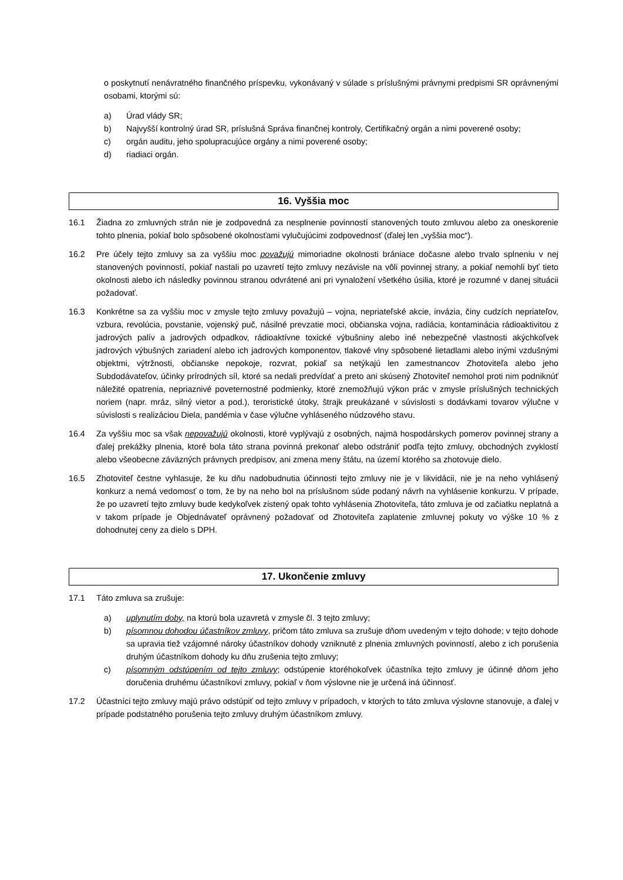o poskytnutí nenávratného finančného príspevku, vykonávaný v súlade s príslušnými právnymi predpismi SR oprávnenými osobami, ktorými sú:
a) Úrad vlády SR;
b) Najvyšší kontrolný úrad SR, príslušná Správa finančnej kontroly, Certifikačný orgán a nimi poverené osoby;
c) orgán auditu, jeho spolupracujúce orgány a nimi poverené osoby;
d) riadiaci orgán.
16. Vyššia moc
16.1 Žiadna zo zmluvných strán nie je zodpovedná za nesplnenie povinností stanovených touto zmluvou alebo za oneskorenie tohto plnenia, pokiaľ bolo spôsobené okolnosťami vylučujúcimi zodpovednosť (ďalej len „vyššia moc“).
16.2 Pre účely tejto zmluvy sa za vyššiu moc považujú mimoriadne okolnosti brániace dočasne alebo trvalo splneniu v nej stanovených povinností, pokiaľ nastali po uzavretí tejto zmluvy nezávisle na vôli povinnej strany, a pokiaľ nemohli byť tieto okolnosti alebo ich následky povinnou stranou odvrátené ani pri vynaložení všetkého úsilia, ktoré je rozumné v danej situácii požadovať.
16.3 Konkrétne sa za vyššiu moc v zmysle tejto zmluvy považujú – vojna, nepriateľské akcie, invázia, činy cudzích nepriateľov, vzbura, revolúcia, povstanie, vojenský puč, násilné prevzatie moci, občianska vojna, radiácia, kontaminácia rádioaktivitou z jadrových palív a jadrových odpadkov, rádioaktívne toxické výbušniny alebo iné nebezpečné vlastnosti akýchkoľvek jadrových výbušných zariadení alebo ich jadrových komponentov, tlakové vlny spôsobené lietadlami alebo inými vzdušnými objektmi, výtržnosti, občianske nepokoje, rozvrat, pokiaľ sa netýkajú len zamestnancov Zhotoviteľa alebo jeho Subdodávateľov, účinky prírodných síl, ktoré sa nedali predvídať a preto ani skúsený Zhotoviteľ nemohol proti nim podniknúť náležité opatrenia, nepriaznivé poveternostné podmienky, ktoré znemožňujú výkon prác v zmysle príslušných technických noriem (napr. mráz, silný vietor a pod.), teroristické útoky, štrajk preukázané v súvislosti s dodávkami tovarov výlučne v súvislosti s realizáciou Diela, pandémia v čase výlučne vyhláseného núdzového stavu.
16.4 Za vyššiu moc sa však nepovažujú okolnosti, ktoré vyplývajú z osobných, najmä hospodárskych pomerov povinnej strany a ďalej prekážky plnenia, ktoré bola táto strana povinná prekonať alebo odstrániť podľa tejto zmluvy, obchodných zvyklostí alebo všeobecne záväzných právnych predpisov, ani zmena meny štátu, na území ktorého sa zhotovuje dielo.
16.5 Zhotoviteľ čestne vyhlasuje, že ku dňu nadobudnutia účinnosti tejto zmluvy nie je v likvidácii, nie je na neho vyhlásený konkurz a nemá vedomosť o tom, že by na neho bol na príslušnom súde podaný návrh na vyhlásenie konkurzu. V prípade, že po uzavretí tejto zmluvy bude kedykoľvek zistený opak tohto vyhlásenia Zhotoviteľa, táto zmluva je od začiatku neplatná a v takom prípade je Objednávateľ oprávnený požadovať od Zhotoviteľa zaplatenie zmluvnej pokuty vo výške 10 % z dohodnutej ceny za dielo s DPH.
17. Ukončenie zmluvy
17.1 Táto zmluva sa zrušuje:
a) uplynutím doby, na ktorú bola uzavretá v zmysle čl. 3 tejto zmluvy;
b) písomnou dohodou účastníkov zmluvy, pričom táto zmluva sa zrušuje dňom uvedeným v tejto dohode; v tejto dohode sa upravia tiež vzájomné nároky účastníkov dohody vzniknuté z plnenia zmluvných povinností, alebo z ich porušenia druhým účastníkom dohody ku dňu zrušenia tejto zmluvy;
c) písomným odstúpením od tejto zmluvy; odstúpenie ktoréhokoľvek účastníka tejto zmluvy je účinné dňom jeho doručenia druhému účastníkovi zmluvy, pokiaľ v ňom výslovne nie je určená iná účinnosť.
17.2 Účastníci tejto zmluvy majú právo odstúpiť od tejto zmluvy v prípadoch, v ktorých to táto zmluva výslovne stanovuje, a ďalej v prípade podstatného porušenia tejto zmluvy druhým účastníkom zmluvy.